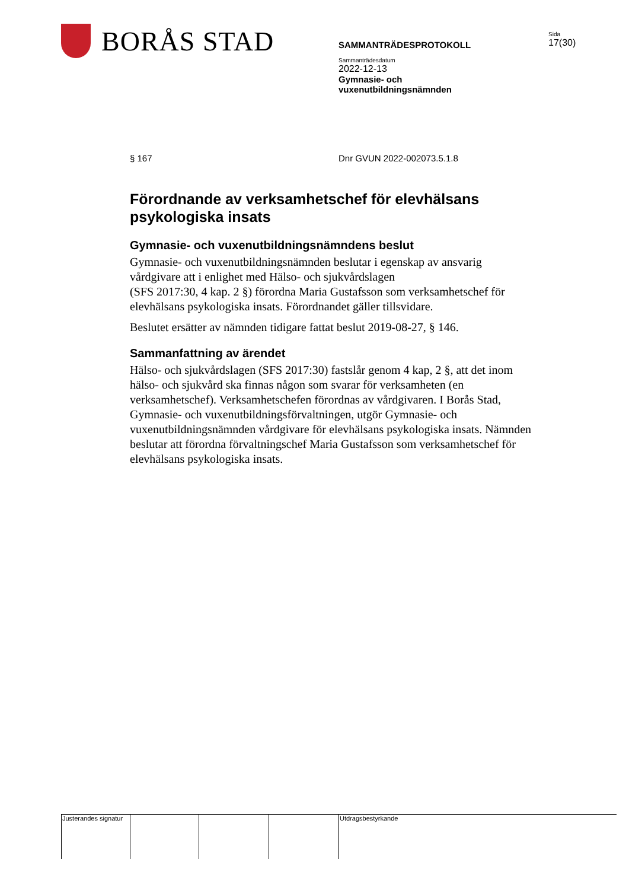BORÅS STAD
SAMMANTRÄDESPROTOKOLL
Sammanträdesdatum
2022-12-13
Gymnasie- och
vuxenutbildningsnämnden
Sida
17(30)
§ 167 Dnr GVUN 2022-002073.5.1.8
Förordnande av verksamhetschef för elevhälsans psykologiska insats
Gymnasie- och vuxenutbildningsnämndens beslut
Gymnasie- och vuxenutbildningsnämnden beslutar i egenskap av ansvarig vårdgivare att i enlighet med Hälso- och sjukvårdslagen
(SFS 2017:30, 4 kap. 2 §) förordna Maria Gustafsson som verksamhetschef för elevhälsans psykologiska insats. Förordnandet gäller tillsvidare.
Beslutet ersätter av nämnden tidigare fattat beslut 2019-08-27, § 146.
Sammanfattning av ärendet
Hälso- och sjukvårdslagen (SFS 2017:30) fastslår genom 4 kap, 2 §, att det inom hälso- och sjukvård ska finnas någon som svarar för verksamheten (en verksamhetschef). Verksamhetschefen förordnas av vårdgivaren. I Borås Stad, Gymnasie- och vuxenutbildningsförvaltningen, utgör Gymnasie- och vuxenutbildningsnämnden vårdgivare för elevhälsans psykologiska insats. Nämnden beslutar att förordna förvaltningschef Maria Gustafsson som verksamhetschef för elevhälsans psykologiska insats.
Justerandes signatur Utdragsbestyrkande